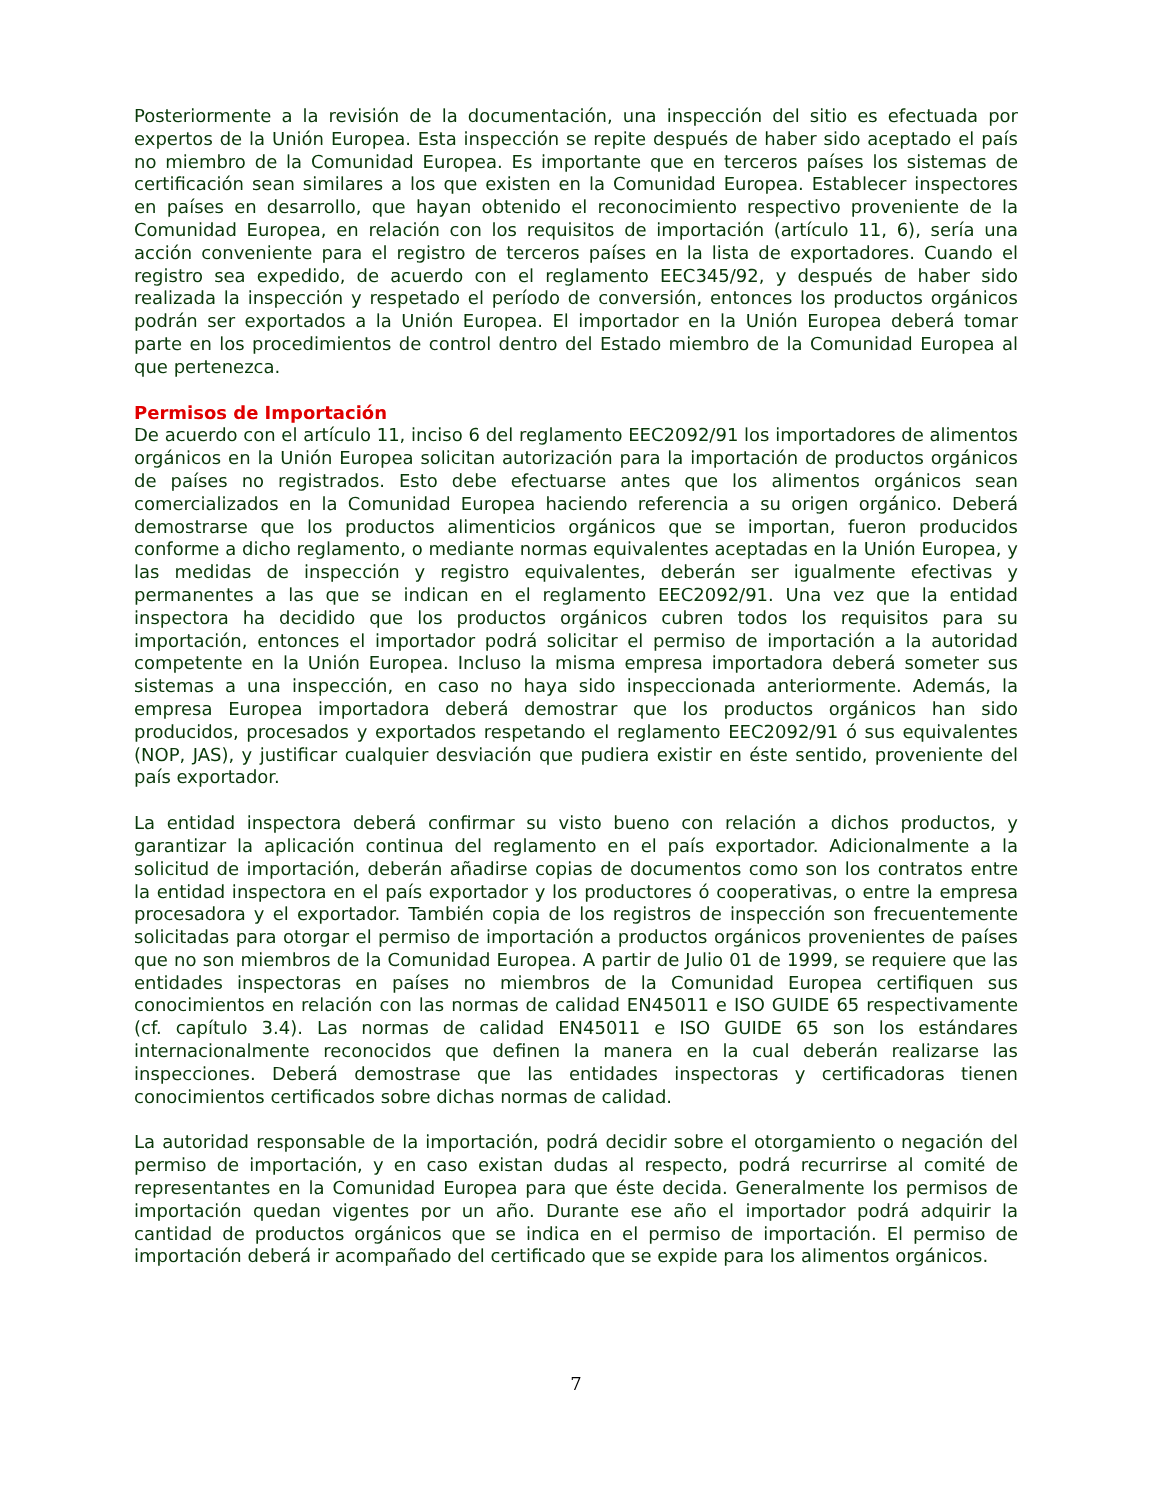Posteriormente a la revisión de la documentación, una inspección del sitio es efectuada por expertos de la Unión Europea. Esta inspección se repite después de haber sido aceptado el país no miembro de la Comunidad Europea. Es importante que en terceros países los sistemas de certificación sean similares a los que existen en la Comunidad Europea. Establecer inspectores en países en desarrollo, que hayan obtenido el reconocimiento respectivo proveniente de la Comunidad Europea, en relación con los requisitos de importación (artículo 11, 6), sería una acción conveniente para el registro de terceros países en la lista de exportadores. Cuando el registro sea expedido, de acuerdo con el reglamento EEC345/92, y después de haber sido realizada la inspección y respetado el período de conversión, entonces los productos orgánicos podrán ser exportados a la Unión Europea. El importador en la Unión Europea deberá tomar parte en los procedimientos de control dentro del Estado miembro de la Comunidad Europea al que pertenezca.
Permisos de Importación
De acuerdo con el artículo 11, inciso 6 del reglamento EEC2092/91 los importadores de alimentos orgánicos en la Unión Europea solicitan autorización para la importación de productos orgánicos de países no registrados. Esto debe efectuarse antes que los alimentos orgánicos sean comercializados en la Comunidad Europea haciendo referencia a su origen orgánico. Deberá demostrarse que los productos alimenticios orgánicos que se importan, fueron producidos conforme a dicho reglamento, o mediante normas equivalentes aceptadas en la Unión Europea, y las medidas de inspección y registro equivalentes, deberán ser igualmente efectivas y permanentes a las que se indican en el reglamento EEC2092/91. Una vez que la entidad inspectora ha decidido que los productos orgánicos cubren todos los requisitos para su importación, entonces el importador podrá solicitar el permiso de importación a la autoridad competente en la Unión Europea. Incluso la misma empresa importadora deberá someter sus sistemas a una inspección, en caso no haya sido inspeccionada anteriormente. Además, la empresa Europea importadora deberá demostrar que los productos orgánicos han sido producidos, procesados y exportados respetando el reglamento EEC2092/91 ó sus equivalentes (NOP, JAS), y justificar cualquier desviación que pudiera existir en éste sentido, proveniente del país exportador.
La entidad inspectora deberá confirmar su visto bueno con relación a dichos productos, y garantizar la aplicación continua del reglamento en el país exportador. Adicionalmente a la solicitud de importación, deberán añadirse copias de documentos como son los contratos entre la entidad inspectora en el país exportador y los productores ó cooperativas, o entre la empresa procesadora y el exportador. También copia de los registros de inspección son frecuentemente solicitadas para otorgar el permiso de importación a productos orgánicos provenientes de países que no son miembros de la Comunidad Europea. A partir de Julio 01 de 1999, se requiere que las entidades inspectoras en países no miembros de la Comunidad Europea certifiquen sus conocimientos en relación con las normas de calidad EN45011 e ISO GUIDE 65 respectivamente (cf. capítulo 3.4). Las normas de calidad EN45011 e ISO GUIDE 65 son los estándares internacionalmente reconocidos que definen la manera en la cual deberán realizarse las inspecciones. Deberá demostrase que las entidades inspectoras y certificadoras tienen conocimientos certificados sobre dichas normas de calidad.
La autoridad responsable de la importación, podrá decidir sobre el otorgamiento o negación del permiso de importación, y en caso existan dudas al respecto, podrá recurrirse al comité de representantes en la Comunidad Europea para que éste decida. Generalmente los permisos de importación quedan vigentes por un año. Durante ese año el importador podrá adquirir la cantidad de productos orgánicos que se indica en el permiso de importación. El permiso de importación deberá ir acompañado del certificado que se expide para los alimentos orgánicos.
7